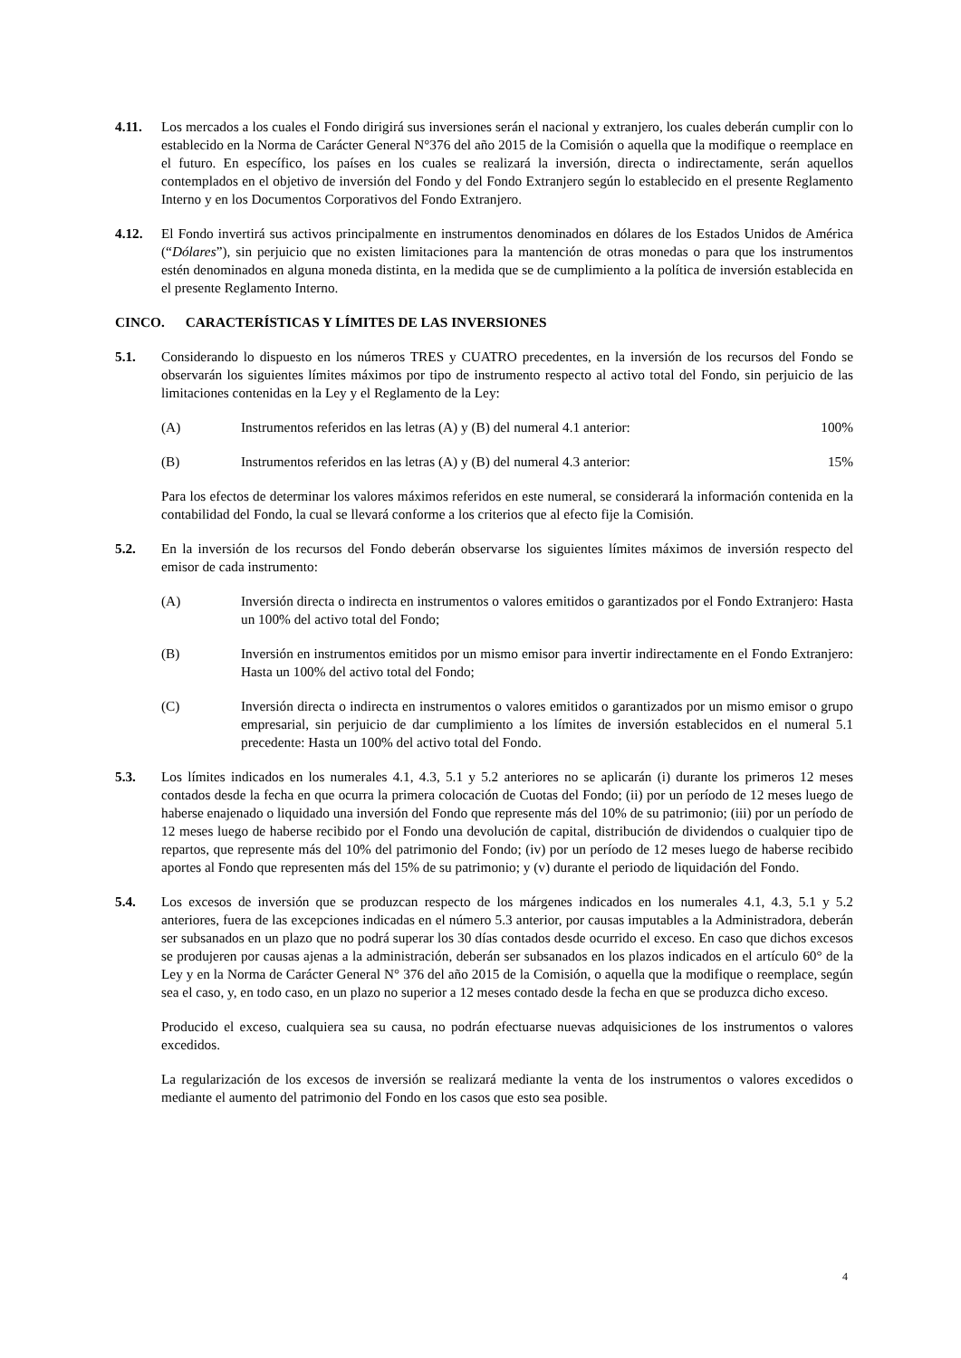4.11. Los mercados a los cuales el Fondo dirigirá sus inversiones serán el nacional y extranjero, los cuales deberán cumplir con lo establecido en la Norma de Carácter General N°376 del año 2015 de la Comisión o aquella que la modifique o reemplace en el futuro. En específico, los países en los cuales se realizará la inversión, directa o indirectamente, serán aquellos contemplados en el objetivo de inversión del Fondo y del Fondo Extranjero según lo establecido en el presente Reglamento Interno y en los Documentos Corporativos del Fondo Extranjero.
4.12. El Fondo invertirá sus activos principalmente en instrumentos denominados en dólares de los Estados Unidos de América (“Dólares”), sin perjuicio que no existen limitaciones para la mantención de otras monedas o para que los instrumentos estén denominados en alguna moneda distinta, en la medida que se de cumplimiento a la política de inversión establecida en el presente Reglamento Interno.
CINCO. CARACTERÍSTICAS Y LÍMITES DE LAS INVERSIONES
5.1. Considerando lo dispuesto en los números TRES y CUATRO precedentes, en la inversión de los recursos del Fondo se observarán los siguientes límites máximos por tipo de instrumento respecto al activo total del Fondo, sin perjuicio de las limitaciones contenidas en la Ley y el Reglamento de la Ley:
(A) Instrumentos referidos en las letras (A) y (B) del numeral 4.1 anterior:
100%
(B) Instrumentos referidos en las letras (A) y (B) del numeral 4.3 anterior:
15%
Para los efectos de determinar los valores máximos referidos en este numeral, se considerará la información contenida en la contabilidad del Fondo, la cual se llevará conforme a los criterios que al efecto fije la Comisión.
5.2. En la inversión de los recursos del Fondo deberán observarse los siguientes límites máximos de inversión respecto del emisor de cada instrumento:
(A) Inversión directa o indirecta en instrumentos o valores emitidos o garantizados por el Fondo Extranjero: Hasta un 100% del activo total del Fondo;
(B) Inversión en instrumentos emitidos por un mismo emisor para invertir indirectamente en el Fondo Extranjero: Hasta un 100% del activo total del Fondo;
(C) Inversión directa o indirecta en instrumentos o valores emitidos o garantizados por un mismo emisor o grupo empresarial, sin perjuicio de dar cumplimiento a los límites de inversión establecidos en el numeral 5.1 precedente: Hasta un 100% del activo total del Fondo.
5.3. Los límites indicados en los numerales 4.1, 4.3, 5.1 y 5.2 anteriores no se aplicarán (i) durante los primeros 12 meses contados desde la fecha en que ocurra la primera colocación de Cuotas del Fondo; (ii) por un período de 12 meses luego de haberse enajenado o liquidado una inversión del Fondo que represente más del 10% de su patrimonio; (iii) por un período de 12 meses luego de haberse recibido por el Fondo una devolución de capital, distribución de dividendos o cualquier tipo de repartos, que represente más del 10% del patrimonio del Fondo; (iv) por un período de 12 meses luego de haberse recibido aportes al Fondo que representen más del 15% de su patrimonio; y (v) durante el periodo de liquidación del Fondo.
5.4. Los excesos de inversión que se produzcan respecto de los márgenes indicados en los numerales 4.1, 4.3, 5.1 y 5.2 anteriores, fuera de las excepciones indicadas en el número 5.3 anterior, por causas imputables a la Administradora, deberán ser subsanados en un plazo que no podrá superar los 30 días contados desde ocurrido el exceso. En caso que dichos excesos se produjeren por causas ajenas a la administración, deberán ser subsanados en los plazos indicados en el artículo 60° de la Ley y en la Norma de Carácter General N° 376 del año 2015 de la Comisión, o aquella que la modifique o reemplace, según sea el caso, y, en todo caso, en un plazo no superior a 12 meses contado desde la fecha en que se produzca dicho exceso.
Producido el exceso, cualquiera sea su causa, no podrán efectuarse nuevas adquisiciones de los instrumentos o valores excedidos.
La regularización de los excesos de inversión se realizará mediante la venta de los instrumentos o valores excedidos o mediante el aumento del patrimonio del Fondo en los casos que esto sea posible.
4